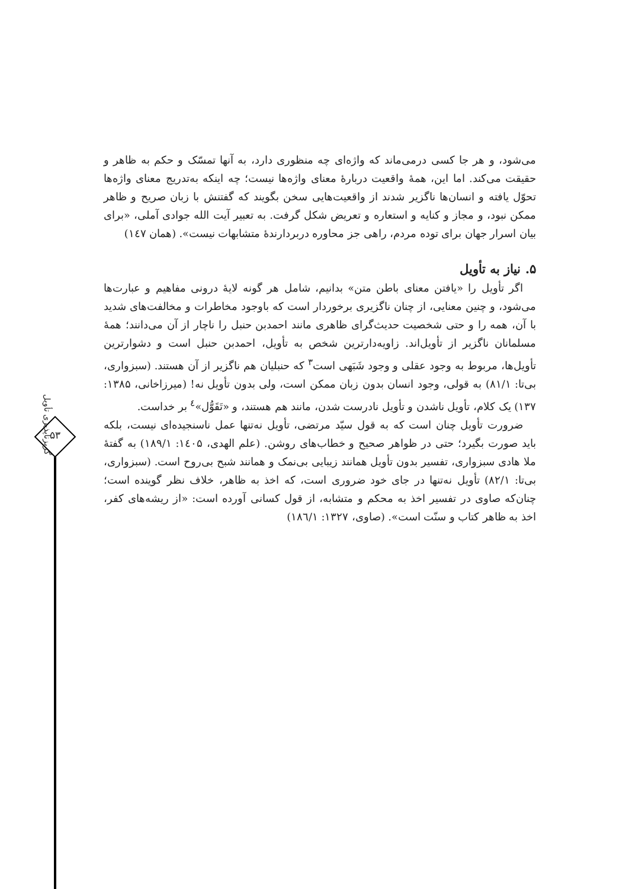گریزناپذیری تأویل
۵۳
می‌شود، و هر جا کسی درمی‌ماند که واژه‌ای چه منظوری دارد، به آنها تمسّک و حکم به ظاهر و حقیقت می‌کند. اما این، همهٔ واقعیت دربارهٔ معنای واژه‌ها نیست؛ چه اینکه به‌تدریج معنای واژه‌ها تحوّل یافته و انسان‌ها ناگزیر شدند از واقعیت‌هایی سخن بگویند که گفتنش با زبان صریح و ظاهر ممکن نبود، و مجاز و کنایه و استعاره و تعریض شکل گرفت. به تعبیر آیت الله جوادی آملی، «برای بیان اسرار جهان برای توده مردم، راهی جز محاوره دربردارندهٔ متشابهات نیست». (همان ۱٤۷)
۵. نیاز به تأویل
اگر تأویل را «یافتن معنای باطن متن» بدانیم، شامل هر گونه لایهٔ درونی مفاهیم و عبارت‌ها می‌شود، و چنین معنایی، از چنان ناگزیری برخوردار است که باوجود مخاطرات و مخالفت‌های شدید با آن، همه را و حتی شخصیت حدیث‌گرای ظاهری مانند احمدبن حنبل را ناچار از آن می‌دانند؛ همهٔ مسلمانان ناگزیر از تأویل‌اند. زاویه‌دارترین شخص به تأویل، احمدبن حنبل است و دشوارترین تأویل‌ها، مربوط به وجود عقلی و وجود شَبَهی است<sup>۳</sup> که حنبلیان هم ناگزیر از آن هستند. (سبزواری، بی‌تا: ۸۱/۱) به قولی، وجود انسان بدون زبان ممکن است، ولی بدون تأویل نه! (میرزاخانی، ۱۳۸۵: ۱۳۷) یک کلام، تأویل ناشدن و تأویل نادرست شدن، مانند هم هستند، و «تَقَوُّل»<sup>٤</sup> بر خداست.
ضرورت تأویل چنان است که به قول سیّد مرتضی، تأویل نه‌تنها عمل ناسنجیده‌ای نیست، بلکه باید صورت بگیرد؛ حتی در ظواهر صحیح و خطاب‌های روشن. (علم الهدی، ۱٤۰۵: ۱۸۹/۱) به گفتهٔ ملا هادی سبزواری، تفسیر بدون تأویل همانند زیبایی بی‌نمک و همانند شبح بی‌روح است. (سبزواری، بی‌تا: ۸۲/۱) تأویل نه‌تنها در جای خود ضروری است، که اخذ به ظاهر، خلاف نظر گوینده است؛ چنان‌که صاوی در تفسیر اخذ به محکم و متشابه، از قول کسانی آورده است: «از ریشه‌های کفر، اخذ به ظاهر کتاب و سنّت است». (صاوی، ۱۳۲۷: ۱۸٦/۱)